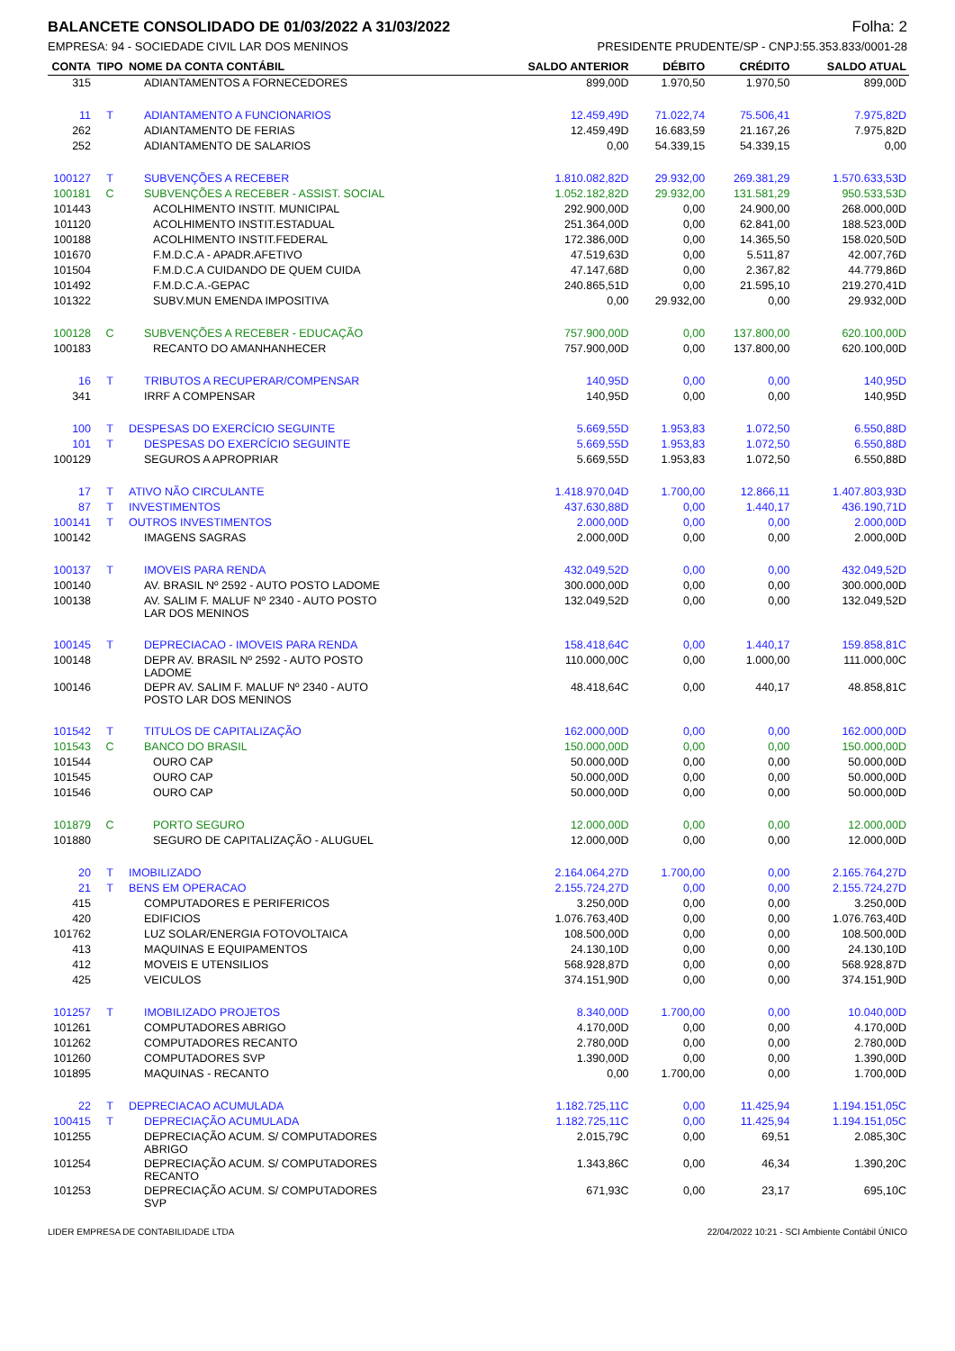BALANCETE CONSOLIDADO DE 01/03/2022 A 31/03/2022 Folha: 2
EMPRESA: 94 - SOCIEDADE CIVIL LAR DOS MENINOS PRESIDENTE PRUDENTE/SP - CNPJ:55.353.833/0001-28
| CONTA | TIPO | NOME DA CONTA CONTÁBIL | SALDO ANTERIOR | DÉBITO | CRÉDITO | SALDO ATUAL |
| --- | --- | --- | --- | --- | --- | --- |
| 315 | | ADIANTAMENTOS A FORNECEDORES | 899,00D | 1.970,50 | 1.970,50 | 899,00D |
| 11 | T | ADIANTAMENTO A FUNCIONARIOS | 12.459,49D | 71.022,74 | 75.506,41 | 7.975,82D |
| 262 | | ADIANTAMENTO DE FERIAS | 12.459,49D | 16.683,59 | 21.167,26 | 7.975,82D |
| 252 | | ADIANTAMENTO DE SALARIOS | 0,00 | 54.339,15 | 54.339,15 | 0,00 |
| 100127 | T | SUBVENÇÕES A RECEBER | 1.810.082,82D | 29.932,00 | 269.381,29 | 1.570.633,53D |
| 100181 | C | SUBVENÇÕES A RECEBER - ASSIST. SOCIAL | 1.052.182,82D | 29.932,00 | 131.581,29 | 950.533,53D |
| 101443 | | ACOLHIMENTO INSTIT. MUNICIPAL | 292.900,00D | 0,00 | 24.900,00 | 268.000,00D |
| 101120 | | ACOLHIMENTO INSTIT.ESTADUAL | 251.364,00D | 0,00 | 62.841,00 | 188.523,00D |
| 100188 | | ACOLHIMENTO INSTIT.FEDERAL | 172.386,00D | 0,00 | 14.365,50 | 158.020,50D |
| 101670 | | F.M.D.C.A - APADR.AFETIVO | 47.519,63D | 0,00 | 5.511,87 | 42.007,76D |
| 101504 | | F.M.D.C.A CUIDANDO DE QUEM CUIDA | 47.147,68D | 0,00 | 2.367,82 | 44.779,86D |
| 101492 | | F.M.D.C.A.-GEPAC | 240.865,51D | 0,00 | 21.595,10 | 219.270,41D |
| 101322 | | SUBV.MUN EMENDA IMPOSITIVA | 0,00 | 29.932,00 | 0,00 | 29.932,00D |
| 100128 | C | SUBVENÇÕES A RECEBER - EDUCAÇÃO | 757.900,00D | 0,00 | 137.800,00 | 620.100,00D |
| 100183 | | RECANTO DO AMANHANHECER | 757.900,00D | 0,00 | 137.800,00 | 620.100,00D |
| 16 | T | TRIBUTOS A RECUPERAR/COMPENSAR | 140,95D | 0,00 | 0,00 | 140,95D |
| 341 | | IRRF A COMPENSAR | 140,95D | 0,00 | 0,00 | 140,95D |
| 100 | T | DESPESAS DO EXERCÍCIO SEGUINTE | 5.669,55D | 1.953,83 | 1.072,50 | 6.550,88D |
| 101 | T | DESPESAS DO EXERCÍCIO SEGUINTE | 5.669,55D | 1.953,83 | 1.072,50 | 6.550,88D |
| 100129 | | SEGUROS A APROPRIAR | 5.669,55D | 1.953,83 | 1.072,50 | 6.550,88D |
| 17 | T | ATIVO NÃO CIRCULANTE | 1.418.970,04D | 1.700,00 | 12.866,11 | 1.407.803,93D |
| 87 | T | INVESTIMENTOS | 437.630,88D | 0,00 | 1.440,17 | 436.190,71D |
| 100141 | T | OUTROS INVESTIMENTOS | 2.000,00D | 0,00 | 0,00 | 2.000,00D |
| 100142 | | IMAGENS SAGRAS | 2.000,00D | 0,00 | 0,00 | 2.000,00D |
| 100137 | T | IMOVEIS PARA RENDA | 432.049,52D | 0,00 | 0,00 | 432.049,52D |
| 100140 | | AV. BRASIL Nº 2592 - AUTO POSTO LADOME | 300.000,00D | 0,00 | 0,00 | 300.000,00D |
| 100138 | | AV. SALIM F. MALUF Nº 2340 - AUTO POSTO LAR DOS MENINOS | 132.049,52D | 0,00 | 0,00 | 132.049,52D |
| 100145 | T | DEPRECIACAO - IMOVEIS PARA RENDA | 158.418,64C | 0,00 | 1.440,17 | 159.858,81C |
| 100148 | | DEPR AV. BRASIL Nº 2592 - AUTO POSTO LADOME | 110.000,00C | 0,00 | 1.000,00 | 111.000,00C |
| 100146 | | DEPR AV. SALIM F. MALUF Nº 2340 - AUTO POSTO LAR DOS MENINOS | 48.418,64C | 0,00 | 440,17 | 48.858,81C |
| 101542 | T | TITULOS DE CAPITALIZAÇÃO | 162.000,00D | 0,00 | 0,00 | 162.000,00D |
| 101543 | C | BANCO DO BRASIL | 150.000,00D | 0,00 | 0,00 | 150.000,00D |
| 101544 | | OURO CAP | 50.000,00D | 0,00 | 0,00 | 50.000,00D |
| 101545 | | OURO CAP | 50.000,00D | 0,00 | 0,00 | 50.000,00D |
| 101546 | | OURO CAP | 50.000,00D | 0,00 | 0,00 | 50.000,00D |
| 101879 | C | PORTO SEGURO | 12.000,00D | 0,00 | 0,00 | 12.000,00D |
| 101880 | | SEGURO DE CAPITALIZAÇÃO - ALUGUEL | 12.000,00D | 0,00 | 0,00 | 12.000,00D |
| 20 | T | IMOBILIZADO | 2.164.064,27D | 1.700,00 | 0,00 | 2.165.764,27D |
| 21 | T | BENS EM OPERACAO | 2.155.724,27D | 0,00 | 0,00 | 2.155.724,27D |
| 415 | | COMPUTADORES E PERIFERICOS | 3.250,00D | 0,00 | 0,00 | 3.250,00D |
| 420 | | EDIFICIOS | 1.076.763,40D | 0,00 | 0,00 | 1.076.763,40D |
| 101762 | | LUZ SOLAR/ENERGIA FOTOVOLTAICA | 108.500,00D | 0,00 | 0,00 | 108.500,00D |
| 413 | | MAQUINAS E EQUIPAMENTOS | 24.130,10D | 0,00 | 0,00 | 24.130,10D |
| 412 | | MOVEIS E UTENSILIOS | 568.928,87D | 0,00 | 0,00 | 568.928,87D |
| 425 | | VEICULOS | 374.151,90D | 0,00 | 0,00 | 374.151,90D |
| 101257 | T | IMOBILIZADO PROJETOS | 8.340,00D | 1.700,00 | 0,00 | 10.040,00D |
| 101261 | | COMPUTADORES ABRIGO | 4.170,00D | 0,00 | 0,00 | 4.170,00D |
| 101262 | | COMPUTADORES RECANTO | 2.780,00D | 0,00 | 0,00 | 2.780,00D |
| 101260 | | COMPUTADORES SVP | 1.390,00D | 0,00 | 0,00 | 1.390,00D |
| 101895 | | MAQUINAS - RECANTO | 0,00 | 1.700,00 | 0,00 | 1.700,00D |
| 22 | T | DEPRECIACAO ACUMULADA | 1.182.725,11C | 0,00 | 11.425,94 | 1.194.151,05C |
| 100415 | T | DEPRECIAÇÃO ACUMULADA | 1.182.725,11C | 0,00 | 11.425,94 | 1.194.151,05C |
| 101255 | | DEPRECIAÇÃO ACUM. S/ COMPUTADORES ABRIGO | 2.015,79C | 0,00 | 69,51 | 2.085,30C |
| 101254 | | DEPRECIAÇÃO ACUM. S/ COMPUTADORES RECANTO | 1.343,86C | 0,00 | 46,34 | 1.390,20C |
| 101253 | | DEPRECIAÇÃO ACUM. S/ COMPUTADORES SVP | 671,93C | 0,00 | 23,17 | 695,10C |
LIDER EMPRESA DE CONTABILIDADE LTDA 22/04/2022 10:21 - SCI Ambiente Contábil ÚNICO